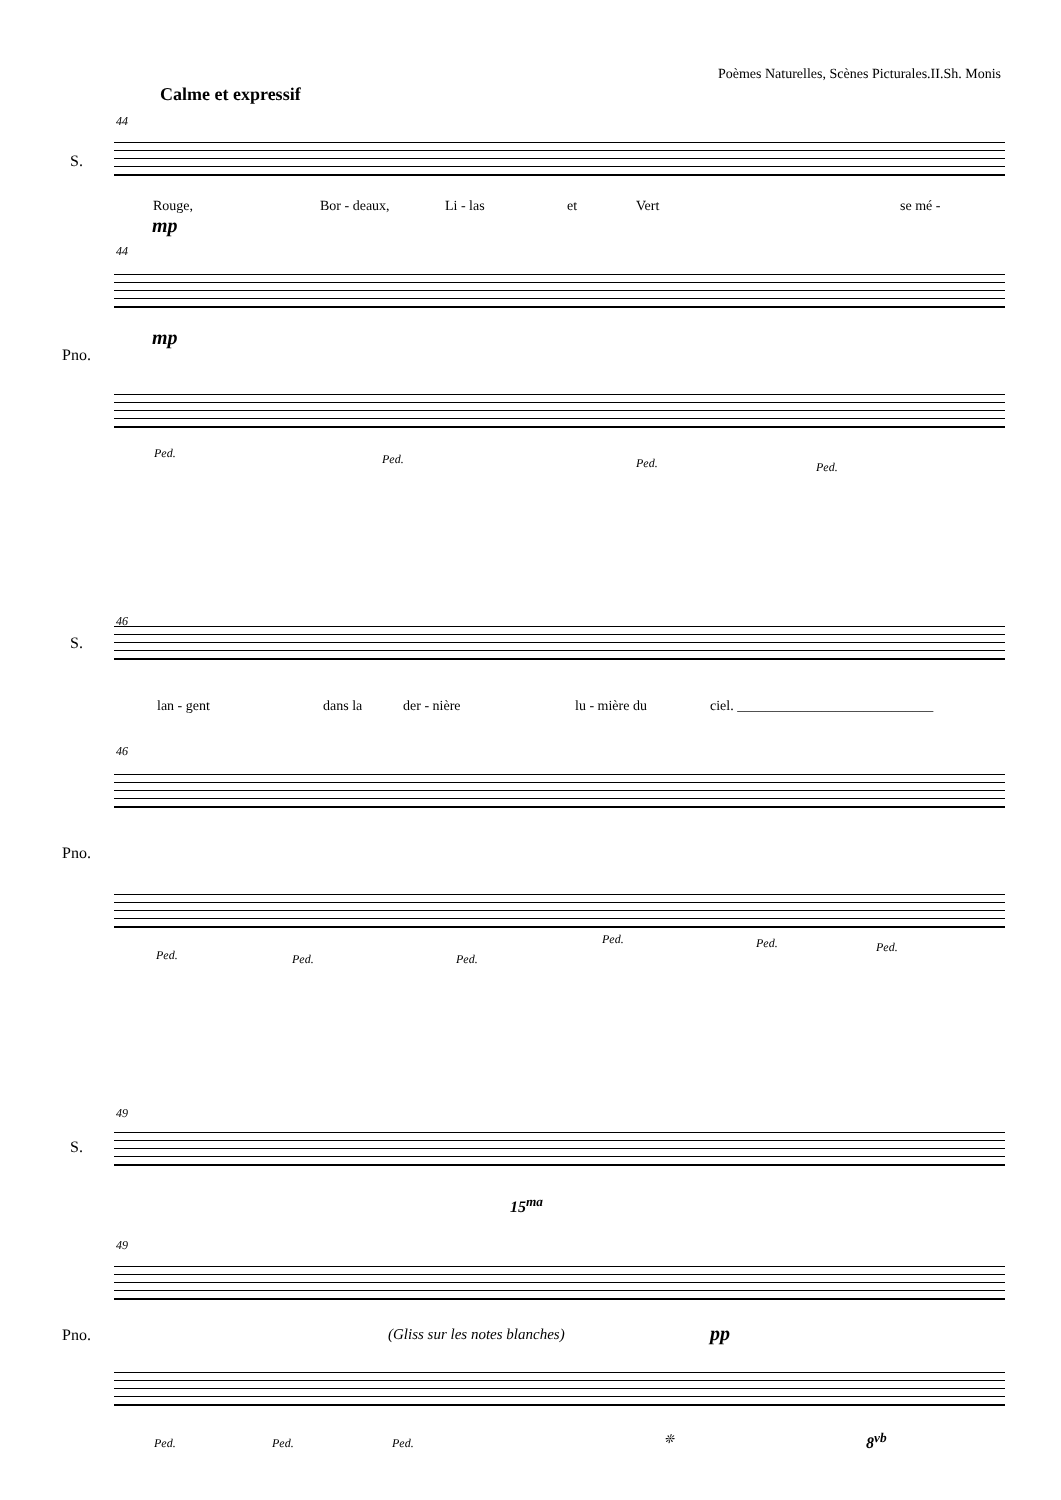Poèmes Naturelles, Scènes Picturales.II.Sh. Monis
Calme et expressif
44
S.
Rouge, Bor - deaux, Li - las et Vert se mé -
mp
44
mp
Pno.
Ped. Ped. Ped. Ped.
46
S.
lan - gent dans la der - nière lu - mière du ciel. ____________________________
46
Pno.
Ped. Ped. Ped.
Ped. Ped. Ped.
49
S.
49
15<sup>ma</sup>
pp
Pno. (Gliss sur les notes blanches)
Ped. Ped. Ped. ❊ 8<sup>vb</sup>